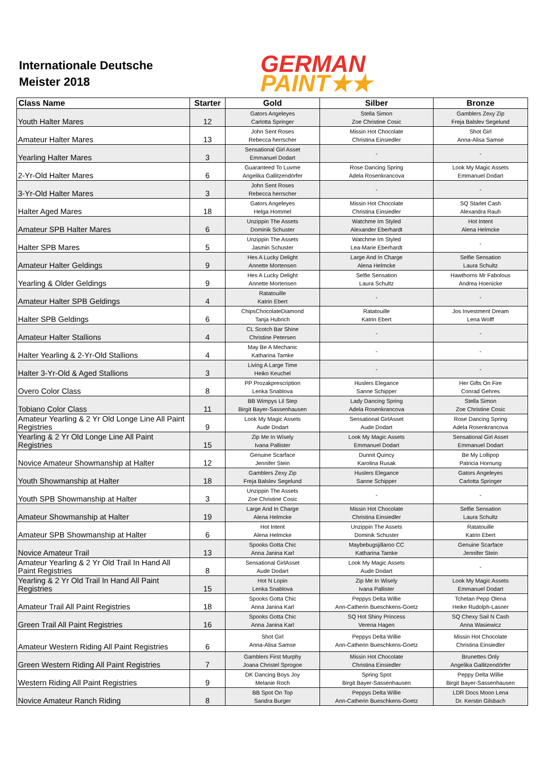Internationale Deutsche
Meister 2018
GERMAN
PAINT★★
| Class Name | Starter | Gold | Silber | Bronze |
| --- | --- | --- | --- | --- |
| Youth Halter Mares | 12 | Gators Angeleyes Carlotta Springer | Stella Simon Zoe Christine Cosic | Gamblers Zexy Zip Freja Balslev Segelund |
| Amateur Halter Mares | 13 | John Sent Roses Rebecca herrscher | Missin Hot Chocolate Christina Einsiedler | Shot Girl Anna-Alisa Samse |
| Yearling Halter Mares | 3 | Sensational Girl Asset Emmanuel Dodart | - | - |
| 2-Yr-Old Halter Mares | 6 | Guaranteed To Luvme Angelika Gallitzendörfer | Rose Dancing Spring Adela Rosenkrancova | Look My Magic Assets Emmanuel Dodart |
| 3-Yr-Old Halter Mares | 3 | John Sent Roses Rebecca herrscher | - | - |
| Halter Aged Mares | 18 | Gators Angeleyes Helga Hommel | Missin Hot Chocolate Christina Einsiedler | SQ Starlet Cash Alexandra Rauh |
| Amateur SPB Halter Mares | 6 | Unzippin The Assets Dominik Schuster | Watchme Im Styled Alexander Eberhardt | Hot Intent Alena Helmcke |
| Halter SPB Mares | 5 | Unzippin The Assets Jasmin Schuster | Watchme Im Styled Lea-Marie Eberhardt | - |
| Amateur Halter Geldings | 9 | Hes A Lucky Delight Annette Mortensen | Large And In Charge Alena Helmcke | Selfie Sensation Laura Schultz |
| Yearling & Older Geldings | 9 | Hes A Lucky Delight Annette Mortensen | Selfie Sensation Laura Schultz | Hawthorns Mr Fabolous Andrea Hoenicke |
| Amateur Halter SPB Geldings | 4 | Ratatouille Katrin Ebert | - | - |
| Halter SPB Geldings | 6 | ChipsChocolateDiamond Tanja Hubrich | Ratatouille Katrin Ebert | Jos Investment Dream Lena Wolff |
| Amateur Halter Stallions | 4 | CL Scotch Bar Shine Christine Petersen | - | - |
| Halter Yearling & 2-Yr-Old Stallions | 4 | May Be A Mechanic Katharina Tamke | - | - |
| Halter 3-Yr-Old & Aged Stallions | 3 | Living A Large Time Heiko Keuchel | - | - |
| Overo Color Class | 8 | PP Prozakprescription Lenka Snablova | Huslers Elegance Sanne Schipper | Her Gifts On Fire Conrad Gehres |
| Tobiano Color Class | 11 | BB Wimpys Lil Step Birgit Bayer-Sassenhausen | Lady Dancing Spring Adela Rosenkrancova | Stella Simon Zoe Christine Cosic |
| Amateur Yearling & 2 Yr Old Longe Line All Paint Registries | 9 | Look My Magic Assets Aude Dodart | Sensational GirlAsset Aude Dodart | Rose Dancing Spring Adela Rosenkrancova |
| Yearling & 2 Yr Old Longe Line All Paint Registries | 15 | Zip Me In Wisely Ivana Pallister | Look My Magic Assets Emmanuel Dodart | Sensational Girl Asset Emmanuel Dodart |
| Novice Amateur Showmanship at Halter | 12 | Genuine Scarface Jennifer Stein | Dunnit Quincy Karolina Rusak | Be My Lollipop Patricia Hornung |
| Youth Showmanship at Halter | 18 | Gamblers Zexy Zip Freja Balslev Segelund | Huslers Elegance Sanne Schipper | Gators Angeleyes Carlotta Springer |
| Youth SPB Showmanship at Halter | 3 | Unzippin The Assets Zoe Christine Cosic | - | - |
| Amateur Showmanship at Halter | 19 | Large And In Charge Alena Helmcke | Missin Hot Chocolate Christina Einsiedler | Selfie Sensation Laura Schultz |
| Amateur SPB Showmanship at Halter | 6 | Hot Intent Alena Helmcke | Unzippin The Assets Dominik Schuster | Ratatouille Katrin Ebert |
| Novice Amateur Trail | 13 | Spooks Gotta Chic Anna Janina Karl | Maybebugsjillaroo CC Katharina Tamke | Genuine Scarface Jennifer Stein |
| Amateur Yearling & 2 Yr Old Trail In Hand All Paint Registries | 8 | Sensational GirlAsset Aude Dodart | Look My Magic Assets Aude Dodart | - |
| Yearling & 2 Yr Old Trail In Hand All Paint Registries | 15 | Hot N Lopin Lenka Snablova | Zip Me In Wisely Ivana Pallister | Look My Magic Assets Emmanuel Dodart |
| Amateur Trail All Paint Registries | 18 | Spooks Gotta Chic Anna Janina Karl | Peppys Delta Willie Ann-Catherin Bueschkens-Goetz | Tchetan Pepp Olena Heike Rudolph-Lasner |
| Green Trail All Paint Registries | 16 | Spooks Gotta Chic Anna Janina Karl | SQ Hot Shiny Princess Verena Hagen | SQ Chexy Sail N Cash Anna Wasiewicz |
| Amateur Western Riding All Paint Registries | 6 | Shot Girl Anna-Alisa Samse | Peppys Delta Willie Ann-Catherin Bueschkens-Goetz | Missin Hot Chocolate Christina Einsiedler |
| Green Western Riding All Paint Registries | 7 | Gamblers First Murphy Joana Christel Sprogoe | Missin Hot Chocolate Christina Einsiedler | Brunettes Only Angelika Gallitzendörfer |
| Western Riding All Paint Registries | 9 | DK Dancing Boys Joy Melanie Roch | Spring Spot Birgit Bayer-Sassenhausen | Peppy Delta Willie Birgit Bayer-Sassenhausen |
| Novice Amateur Ranch Riding | 8 | BB Spot On Top Sandra Burger | Peppys Delta Willie Ann-Catherin Bueschkens-Goetz | LDR Docs Moon Lena Dr. Kerstin Gilsbach |